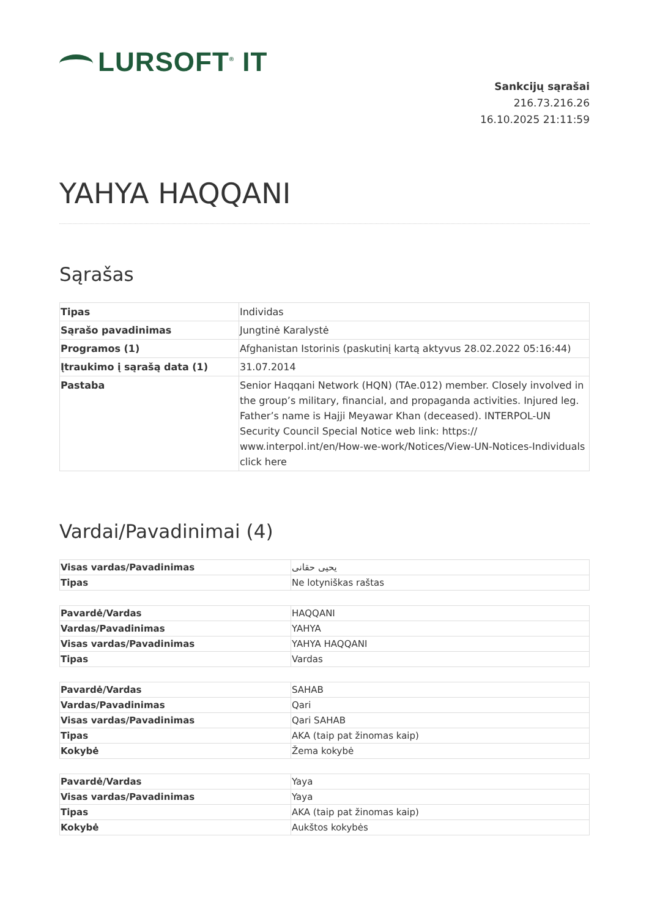LURSOFT<sup>®</sup> IT
Sankcijų sąrašai
216.73.216.26
16.10.2025 21:11:59
YAHYA HAQQANI
Sąrašas
| Tipas | Individas |
| Sąrašo pavadinimas | Jungtinė Karalystė |
| Programos (1) | Afghanistan Istorinis (paskutinį kartą aktyvus 28.02.2022 05:16:44) |
| Įtraukimo į sąrašą data (1) | 31.07.2014 |
| Pastaba | Senior Haqqani Network (HQN) (TAe.012) member. Closely involved in the group’s military, financial, and propaganda activities. Injured leg. Father’s name is Hajji Meyawar Khan (deceased). INTERPOL-UN Security Council Special Notice web link: https:// www.interpol.int/en/How-we-work/Notices/View-UN-Notices-Individuals click here |
Vardai/Pavadinimai (4)
| Visas vardas/Pavadinimas | يحيى حقانی |
| Tipas | Ne lotyniškas raštas |
| Pavardė/Vardas | HAQQANI |
| Vardas/Pavadinimas | YAHYA |
| Visas vardas/Pavadinimas | YAHYA HAQQANI |
| Tipas | Vardas |
| Pavardė/Vardas | SAHAB |
| Vardas/Pavadinimas | Qari |
| Visas vardas/Pavadinimas | Qari SAHAB |
| Tipas | AKA (taip pat žinomas kaip) |
| Kokybė | Žema kokybė |
| Pavardė/Vardas | Yaya |
| Visas vardas/Pavadinimas | Yaya |
| Tipas | AKA (taip pat žinomas kaip) |
| Kokybė | Aukštos kokybės |